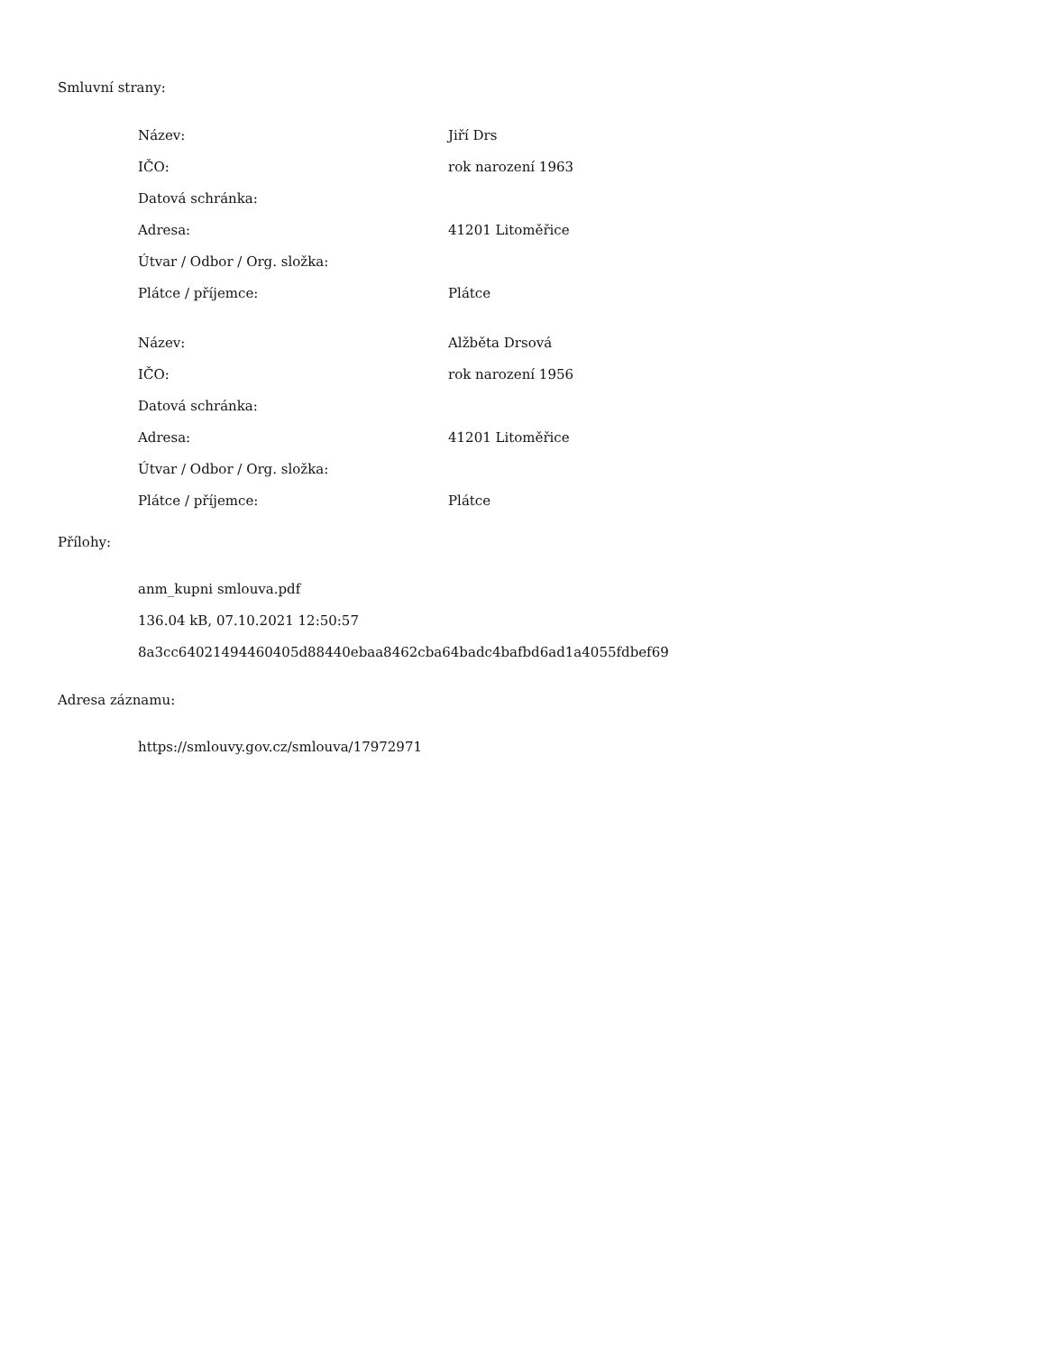Smluvní strany:
| Název: | Jiří Drs |
| IČO: | rok narození 1963 |
| Datová schránka: | |
| Adresa: | 41201 Litoměřice |
| Útvar / Odbor / Org. složka: | |
| Plátce / příjemce: | Plátce |
| Název: | Alžběta Drsová |
| IČO: | rok narození 1956 |
| Datová schránka: | |
| Adresa: | 41201 Litoměřice |
| Útvar / Odbor / Org. složka: | |
| Plátce / příjemce: | Plátce |
Přílohy:
anm_kupni smlouva.pdf
136.04 kB, 07.10.2021 12:50:57
8a3cc64021494460405d88440ebaa8462cba64badc4bafbd6ad1a4055fdbef69
Adresa záznamu:
https://smlouvy.gov.cz/smlouva/17972971